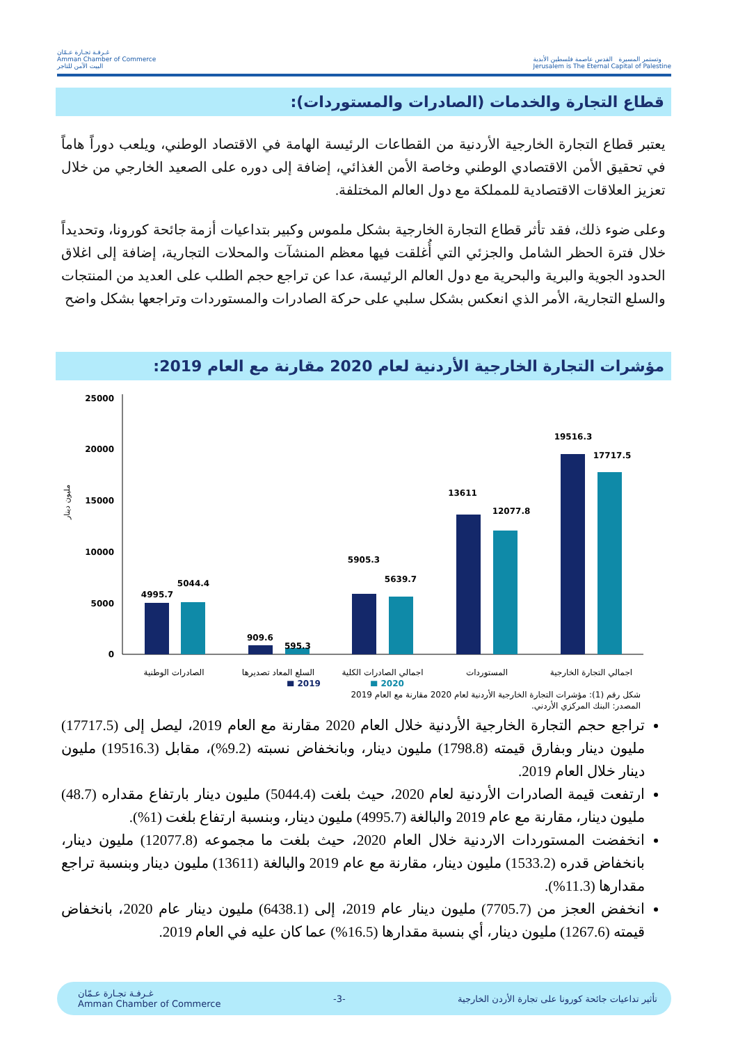غـرفـة تجـارة عـمّان
Amman Chamber of Commerce
البيت الآمن للتاجر
وتستمر المسيرة القدس عاصمة فلسطين الأبدية
Jerusalem is The Eternal Capital of Palestine
قطاع التجارة والخدمات (الصادرات والمستوردات):
يعتبر قطاع التجارة الخارجية الأردنية من القطاعات الرئيسة الهامة في الاقتصاد الوطني، ويلعب دوراً هاماً في تحقيق الأمن الاقتصادي الوطني وخاصة الأمن الغذائي، إضافة إلى دوره على الصعيد الخارجي من خلال تعزيز العلاقات الاقتصادية للمملكة مع دول العالم المختلفة.
وعلى ضوء ذلك، فقد تأثر قطاع التجارة الخارجية بشكل ملموس وكبير بتداعيات أزمة جائحة كورونا، وتحديداً خلال فترة الحظر الشامل والجزئي التي أُغلقت فيها معظم المنشآت والمحلات التجارية، إضافة إلى اغلاق الحدود الجوية والبرية والبحرية مع دول العالم الرئيسة، عدا عن تراجع حجم الطلب على العديد من المنتجات والسلع التجارية، الأمر الذي انعكس بشكل سلبي على حركة الصادرات والمستوردات وتراجعها بشكل واضح
مؤشرات التجارة الخارجية الأردنية لعام 2020 مقارنة مع العام 2019:
مليون دينار
25000
20000
15000
10000
5000
0
4995.7
5044.4
909.6
595.3
5905.3
5639.7
13611
12077.8
19516.3
17717.5
الصادرات الوطنية
السلع المعاد تصديرها
اجمالي الصادرات الكلية
المستوردات
اجمالي التجارة الخارجية
■ 2019
■ 2020
شكل رقم (1): مؤشرات التجارة الخارجية الأردنية لعام 2020 مقارنة مع العام 2019
المصدر: البنك المركزي الأردني.
تراجع حجم التجارة الخارجية الأردنية خلال العام 2020 مقارنة مع العام 2019، ليصل إلى (17717.5) مليون دينار وبفارق قيمته (1798.8) مليون دينار، وبانخفاض نسبته (9.2%)، مقابل (19516.3) مليون دينار خلال العام 2019.
ارتفعت قيمة الصادرات الأردنية لعام 2020، حيث بلغت (5044.4) مليون دينار بارتفاع مقداره (48.7) مليون دينار، مقارنة مع عام 2019 والبالغة (4995.7) مليون دينار، وبنسبة ارتفاع بلغت (1%).
انخفضت المستوردات الاردنية خلال العام 2020، حيث بلغت ما مجموعه (12077.8) مليون دينار، بانخفاض قدره (1533.2) مليون دينار، مقارنة مع عام 2019 والبالغة (13611) مليون دينار وبنسبة تراجع مقدارها (11.3%).
انخفض العجز من (7705.7) مليون دينار عام 2019، إلى (6438.1) مليون دينار عام 2020، بانخفاض قيمته (1267.6) مليون دينار، أي بنسبة مقدارها (16.5%) عما كان عليه في العام 2019.
غـرفـة تجـارة عـمّان
Amman Chamber of Commerce -3- تأثير تداعيات جائحة كورونا على تجارة الأردن الخارجية